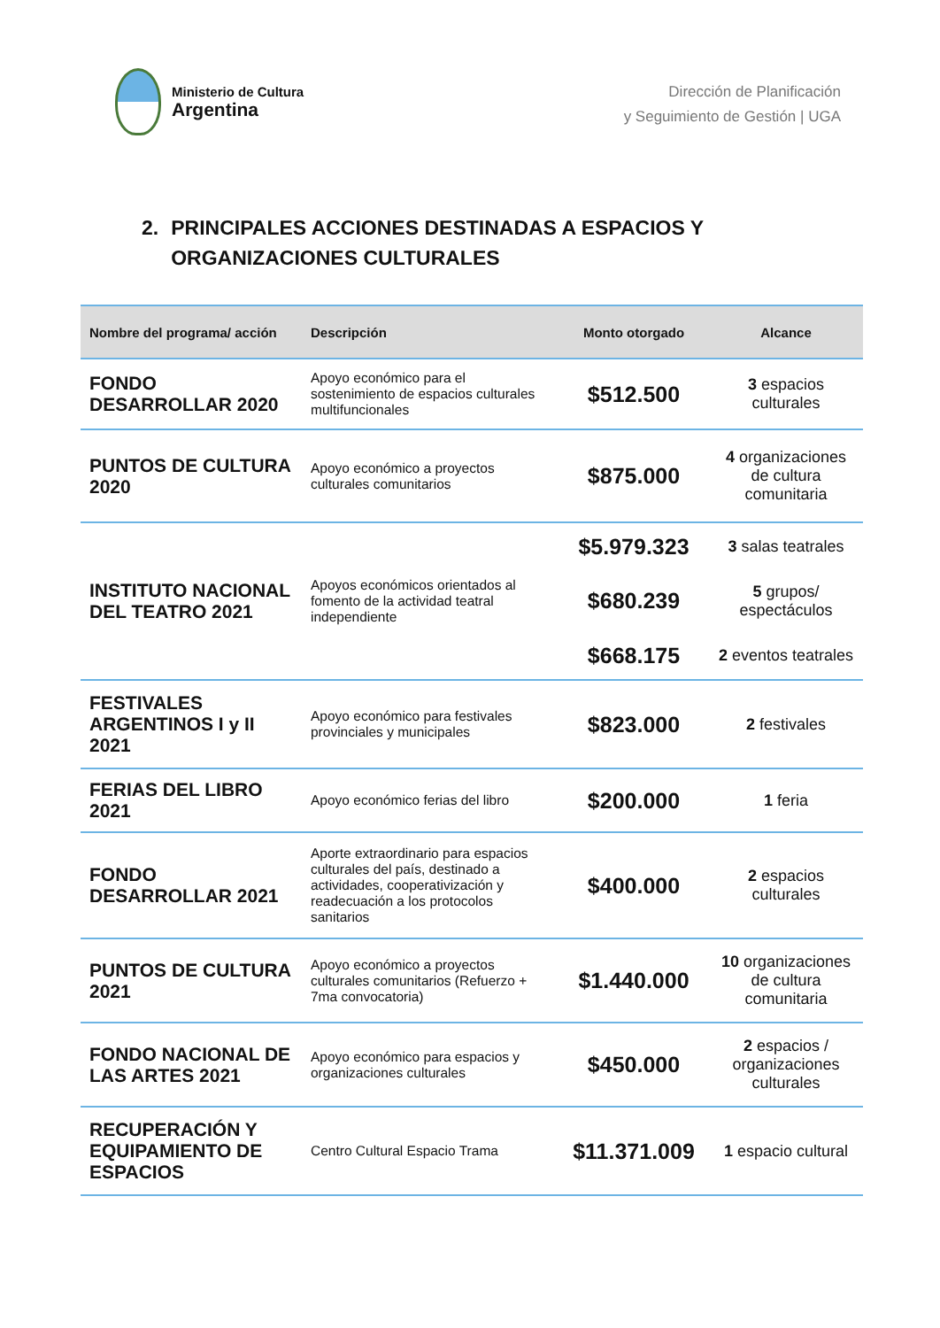Ministerio de Cultura
Argentina
Dirección de Planificación
y Seguimiento de Gestión | UGA
2. PRINCIPALES ACCIONES DESTINADAS A ESPACIOS Y
ORGANIZACIONES CULTURALES
| Nombre del programa/ acción | Descripción | Monto otorgado | Alcance |
| --- | --- | --- | --- |
| FONDO DESARROLLAR 2020 | Apoyo económico para el sostenimiento de espacios culturales multifuncionales | $512.500 | 3 espacios culturales |
| PUNTOS DE CULTURA 2020 | Apoyo económico a proyectos culturales comunitarios | $875.000 | 4 organizaciones de cultura comunitaria |
| INSTITUTO NACIONAL DEL TEATRO 2021 | Apoyos económicos orientados al fomento de la actividad teatral independiente | $5.979.323 | 3 salas teatrales |
| | | $680.239 | 5 grupos/ espectáculos |
| | | $668.175 | 2 eventos teatrales |
| FESTIVALES ARGENTINOS I y II 2021 | Apoyo económico para festivales provinciales y municipales | $823.000 | 2 festivales |
| FERIAS DEL LIBRO 2021 | Apoyo económico ferias del libro | $200.000 | 1 feria |
| FONDO DESARROLLAR 2021 | Aporte extraordinario para espacios culturales del país, destinado a actividades, cooperativización y readecuación a los protocolos sanitarios | $400.000 | 2 espacios culturales |
| PUNTOS DE CULTURA 2021 | Apoyo económico a proyectos culturales comunitarios (Refuerzo + 7ma convocatoria) | $1.440.000 | 10 organizaciones de cultura comunitaria |
| FONDO NACIONAL DE LAS ARTES 2021 | Apoyo económico para espacios y organizaciones culturales | $450.000 | 2 espacios / organizaciones culturales |
| RECUPERACIÓN Y EQUIPAMIENTO DE ESPACIOS | Centro Cultural Espacio Trama | $11.371.009 | 1 espacio cultural |